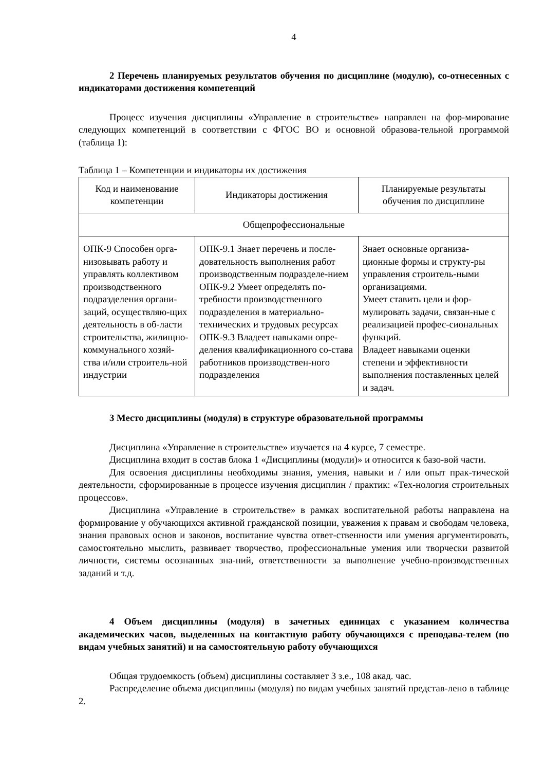4
2 Перечень планируемых результатов обучения по дисциплине (модулю), со-отнесенных с индикаторами достижения компетенций
Процесс изучения дисциплины «Управление в строительстве» направлен на фор-мирование следующих компетенций в соответствии с ФГОС ВО и основной образова-тельной программой (таблица 1):
Таблица 1 – Компетенции и индикаторы их достижения
| Код и наименование компетенции | Индикаторы достижения | Планируемые результаты обучения по дисциплине |
| Общепрофессиональные | | |
| ОПК-9 Способен орга-низовывать работу и управлять коллективом производственного подразделения органи-заций, осуществляю-щих деятельность в об-ласти строительства, жилищно-коммунального хозяй-ства и/или строитель-ной индустрии | ОПК-9.1 Знает перечень и после-довательность выполнения работ производственным подразделе-нием ОПК-9.2 Умеет определять по-требности производственного подразделения в материально-технических и трудовых ресурсах ОПК-9.3 Владеет навыками опре-деления квалификационного со-става работников производствен-ного подразделения | Знает основные организа-ционные формы и структу-ры управления строитель-ными организациями. Умеет ставить цели и фор-мулировать задачи, связан-ные с реализацией профес-сиональных функций. Владеет навыками оценки степени и эффективности выполнения поставленных целей и задач. |
3 Место дисциплины (модуля) в структуре образовательной программы
Дисциплина «Управление в строительстве» изучается на 4 курсе, 7 семестре.
Дисциплина входит в состав блока 1 «Дисциплины (модули)» и относится к базо-вой части.
Для освоения дисциплины необходимы знания, умения, навыки и / или опыт прак-тической деятельности, сформированные в процессе изучения дисциплин / практик: «Тех-нология строительных процессов».
Дисциплина «Управление в строительстве» в рамках воспитательной работы направлена на формирование у обучающихся активной гражданской позиции, уважения к правам и свободам человека, знания правовых основ и законов, воспитание чувства ответ-ственности или умения аргументировать, самостоятельно мыслить, развивает творчество, профессиональные умения или творчески развитой личности, системы осознанных зна-ний, ответственности за выполнение учебно-производственных заданий и т.д.
4 Объем дисциплины (модуля) в зачетных единицах с указанием количества академических часов, выделенных на контактную работу обучающихся с преподава-телем (по видам учебных занятий) и на самостоятельную работу обучающихся
Общая трудоемкость (объем) дисциплины составляет 3 з.е., 108 акад. час.
Распределение объема дисциплины (модуля) по видам учебных занятий представ-лено в таблице 2.